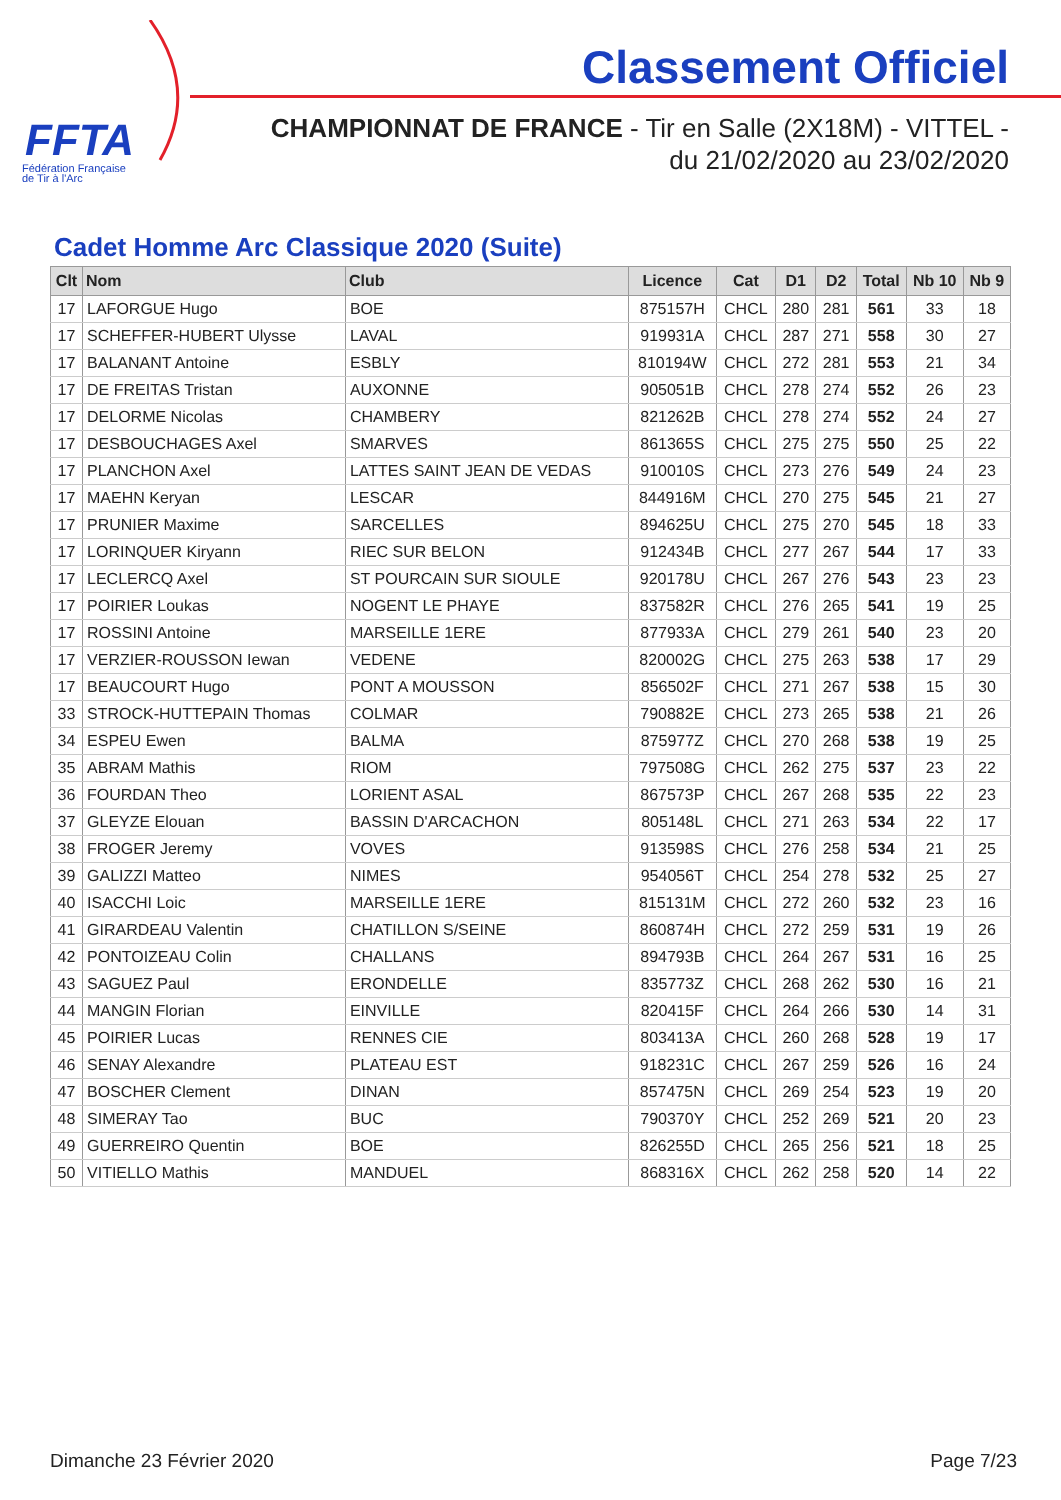FFTA
Fédération Française
de Tir à l'Arc
Classement Officiel
CHAMPIONNAT DE FRANCE - Tir en Salle (2X18M) - VITTEL -
du 21/02/2020 au 23/02/2020
Cadet Homme Arc Classique 2020 (Suite)
| Clt | Nom | Club | Licence | Cat | D1 | D2 | Total | Nb 10 | Nb 9 |
| --- | --- | --- | --- | --- | --- | --- | --- | --- | --- |
| 17 | LAFORGUE Hugo | BOE | 875157H | CHCL | 280 | 281 | 561 | 33 | 18 |
| 17 | SCHEFFER-HUBERT Ulysse | LAVAL | 919931A | CHCL | 287 | 271 | 558 | 30 | 27 |
| 17 | BALANANT Antoine | ESBLY | 810194W | CHCL | 272 | 281 | 553 | 21 | 34 |
| 17 | DE FREITAS Tristan | AUXONNE | 905051B | CHCL | 278 | 274 | 552 | 26 | 23 |
| 17 | DELORME Nicolas | CHAMBERY | 821262B | CHCL | 278 | 274 | 552 | 24 | 27 |
| 17 | DESBOUCHAGES Axel | SMARVES | 861365S | CHCL | 275 | 275 | 550 | 25 | 22 |
| 17 | PLANCHON Axel | LATTES SAINT JEAN DE VEDAS | 910010S | CHCL | 273 | 276 | 549 | 24 | 23 |
| 17 | MAEHN Keryan | LESCAR | 844916M | CHCL | 270 | 275 | 545 | 21 | 27 |
| 17 | PRUNIER Maxime | SARCELLES | 894625U | CHCL | 275 | 270 | 545 | 18 | 33 |
| 17 | LORINQUER Kiryann | RIEC SUR BELON | 912434B | CHCL | 277 | 267 | 544 | 17 | 33 |
| 17 | LECLERCQ Axel | ST POURCAIN SUR SIOULE | 920178U | CHCL | 267 | 276 | 543 | 23 | 23 |
| 17 | POIRIER Loukas | NOGENT LE PHAYE | 837582R | CHCL | 276 | 265 | 541 | 19 | 25 |
| 17 | ROSSINI Antoine | MARSEILLE 1ERE | 877933A | CHCL | 279 | 261 | 540 | 23 | 20 |
| 17 | VERZIER-ROUSSON Iewan | VEDENE | 820002G | CHCL | 275 | 263 | 538 | 17 | 29 |
| 17 | BEAUCOURT Hugo | PONT A MOUSSON | 856502F | CHCL | 271 | 267 | 538 | 15 | 30 |
| 33 | STROCK-HUTTEPAIN Thomas | COLMAR | 790882E | CHCL | 273 | 265 | 538 | 21 | 26 |
| 34 | ESPEU Ewen | BALMA | 875977Z | CHCL | 270 | 268 | 538 | 19 | 25 |
| 35 | ABRAM Mathis | RIOM | 797508G | CHCL | 262 | 275 | 537 | 23 | 22 |
| 36 | FOURDAN Theo | LORIENT ASAL | 867573P | CHCL | 267 | 268 | 535 | 22 | 23 |
| 37 | GLEYZE Elouan | BASSIN D'ARCACHON | 805148L | CHCL | 271 | 263 | 534 | 22 | 17 |
| 38 | FROGER Jeremy | VOVES | 913598S | CHCL | 276 | 258 | 534 | 21 | 25 |
| 39 | GALIZZI Matteo | NIMES | 954056T | CHCL | 254 | 278 | 532 | 25 | 27 |
| 40 | ISACCHI Loic | MARSEILLE 1ERE | 815131M | CHCL | 272 | 260 | 532 | 23 | 16 |
| 41 | GIRARDEAU Valentin | CHATILLON S/SEINE | 860874H | CHCL | 272 | 259 | 531 | 19 | 26 |
| 42 | PONTOIZEAU Colin | CHALLANS | 894793B | CHCL | 264 | 267 | 531 | 16 | 25 |
| 43 | SAGUEZ Paul | ERONDELLE | 835773Z | CHCL | 268 | 262 | 530 | 16 | 21 |
| 44 | MANGIN Florian | EINVILLE | 820415F | CHCL | 264 | 266 | 530 | 14 | 31 |
| 45 | POIRIER Lucas | RENNES CIE | 803413A | CHCL | 260 | 268 | 528 | 19 | 17 |
| 46 | SENAY Alexandre | PLATEAU EST | 918231C | CHCL | 267 | 259 | 526 | 16 | 24 |
| 47 | BOSCHER Clement | DINAN | 857475N | CHCL | 269 | 254 | 523 | 19 | 20 |
| 48 | SIMERAY Tao | BUC | 790370Y | CHCL | 252 | 269 | 521 | 20 | 23 |
| 49 | GUERREIRO Quentin | BOE | 826255D | CHCL | 265 | 256 | 521 | 18 | 25 |
| 50 | VITIELLO Mathis | MANDUEL | 868316X | CHCL | 262 | 258 | 520 | 14 | 22 |
Dimanche 23 Février 2020 Page 7/23